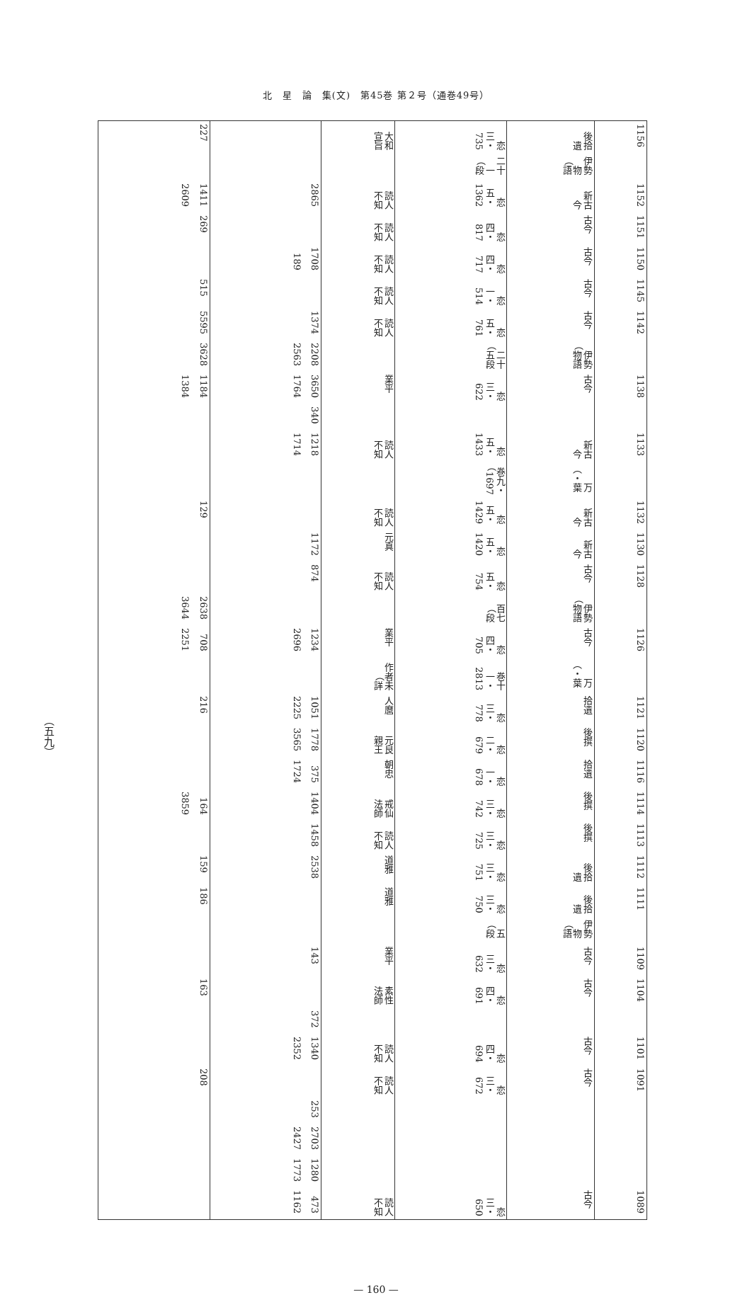北　星　論　集(文)　第45巻 第２号（通巻49号）
（五九）
| 1156 | 後拾遺 | 恋三・735 | 大和宣旨 | | 227 |
| | 伊勢物語） | 二十一段） | | | |
| 1152 | 新古今 | 恋五・1362 | 読人不知 | 2865 | 1411 2609 |
| 1151 | 古今 | 恋四・817 | 読人不知 | | 269 |
| 1150 | 古今 | 恋四・717 | 読人不知 | 1708 189 | |
| 1145 | 古今 | 恋一・514 | 読人不知 | | 515 |
| 1142 | 古今 | 恋五・761 | 読人不知 | 1374 | 5595 |
| | 伊勢物語） | 二十五段） | | 2208 2563 | 3628 |
| 1138 | 古今 | 恋三・622 | 業平 | 3650 1764 | 1184 1384 |
| | | | | 340 | |
| 1133 | 新古今 | 恋五・1433 | 読人不知 | 1218 1714 | |
| | 万葉・） | 巻九・1697） | | | |
| 1132 | 新古今 | 恋五・1429 | 読人不知 | | 129 |
| 1130 | 新古今 | 恋五・1420 | 元真 | 1172 | |
| 1128 | 古今 | 恋五・754 | 読人不知 | 874 | |
| | 伊勢物語） | 百七段） | | | 2638 3644 |
| 1126 | 古今 | 恋四・705 | 業平 | 1234 2696 | 708 2251 |
| | 万葉・） | 巻十一・2813 | 作者未詳） | | |
| 1121 | 拾遺 | 恋三・778 | 人麿 | 1051 2225 | 216 |
| 1120 | 後撰 | 恋二・679 | 元良親王 | 1778 3565 | |
| 1116 | 拾遺 | 恋一・678 | 朝忠 | 375 1724 | |
| 1114 | 後撰 | 恋三・742 | 戒仙法師 | 1404 | 164 3859 |
| 1113 | 後撰 | 恋三・725 | 読人不知 | 1458 | |
| 1112 | 後拾遺 | 恋三・751 | 道雅 | 2538 | 159 |
| 1111 | 後拾遺 | 恋三・750 | 道雅 | | 186 |
| | 伊勢物語） | 五段） | | | |
| 1109 | 古今 | 恋三・632 | 業平 | 143 | |
| 1104 | 古今 | 恋四・691 | 素性法師 | | 163 |
| | | | | 372 | |
| 1101 | 古今 | 恋四・694 | 読人不知 | 1340 2352 | |
| 1091 | 古今 | 恋三・672 | 読人不知 | | 208 |
| | | | | 253 | |
| | | | | 2703 2427 | |
| | | | | 1280 1773 | |
| 1089 | 古今 | 恋三・650 | 読人不知 | 473 1162 | |
— 160 —